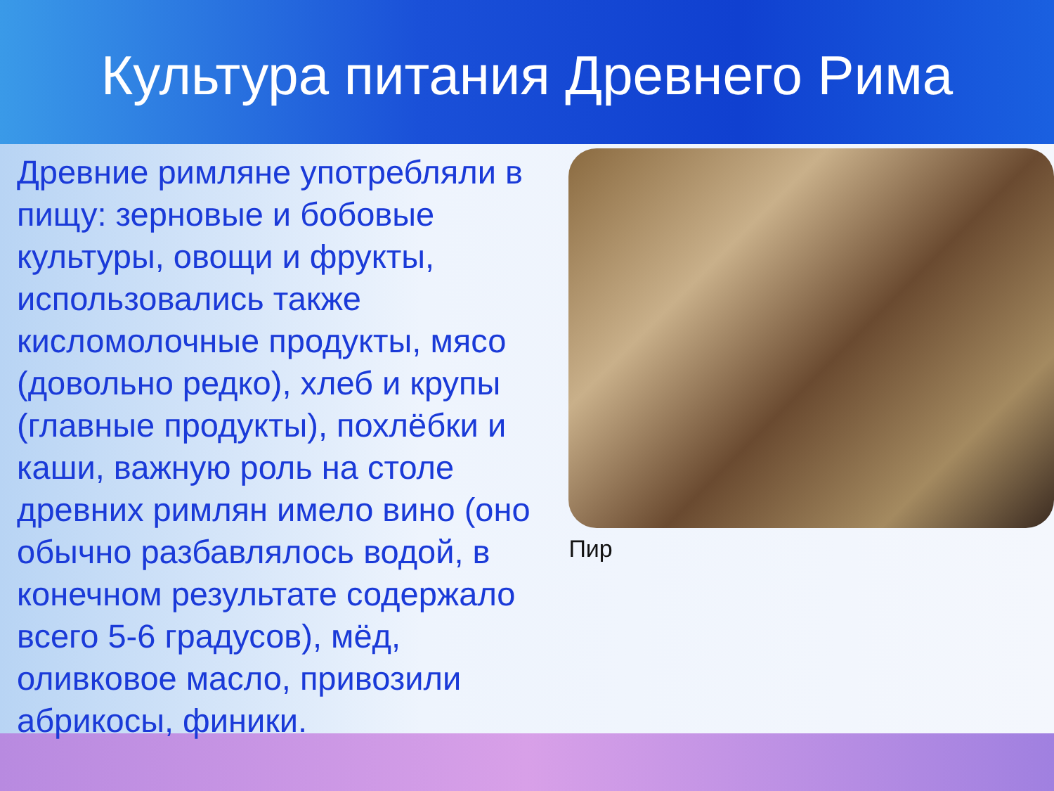Культура питания Древнего Рима
Древние римляне употребляли в пищу: зерновые и бобовые культуры, овощи и фрукты, использовались также кисломолочные продукты, мясо (довольно редко), хлеб и крупы (главные продукты), похлёбки и каши, важную роль на столе древних римлян имело вино (оно обычно разбавлялось водой, в конечном результате содержало всего 5-6 градусов), мёд, оливковое масло, привозили абрикосы, финики.
Пир